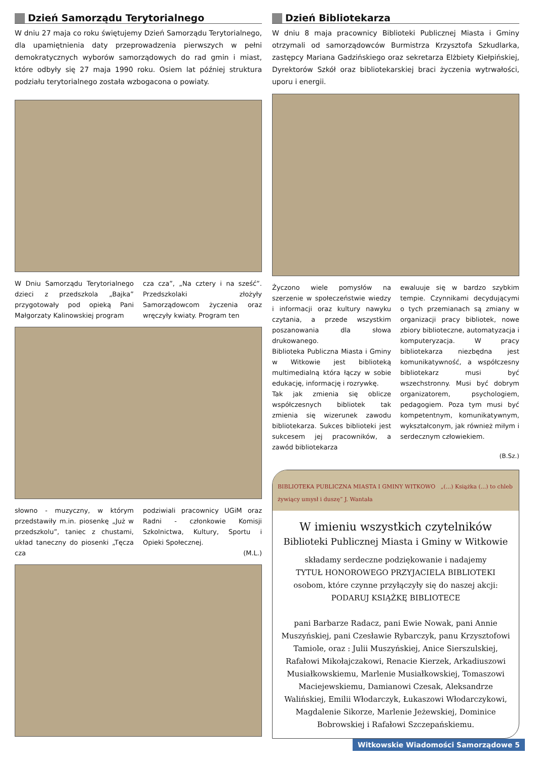Dzień Samorządu Terytorialnego
W dniu 27 maja co roku świętujemy Dzień Samorządu Terytorialnego, dla upamiętnienia daty przeprowadzenia pierwszych w pełni demokratycznych wyborów samorządowych do rad gmin i miast, które odbyły się 27 maja 1990 roku. Osiem lat później struktura podziału terytorialnego została wzbogacona o powiaty.
W Dniu Samorządu Terytorialnego dzieci z przedszkola „Bajka” przygotowały pod opieką Pani Małgorzaty Kalinowskiej program
cza cza”, „Na cztery i na sześć”. Przedszkolaki złożyły Samorządowcom życzenia oraz wręczyły kwiaty. Program ten
słowno - muzyczny, w którym przedstawiły m.in. piosenkę „Już w przedszkolu”, taniec z chustami, układ taneczny do piosenki „Tęcza cza
podziwiali pracownicy UGiM oraz Radni - członkowie Komisji Szkolnictwa, Kultury, Sportu i Opieki Społecznej.
(M.L.)
Dzień Bibliotekarza
W dniu 8 maja pracownicy Biblioteki Publicznej Miasta i Gminy otrzymali od samorządowców Burmistrza Krzysztofa Szkudlarka, zastępcy Mariana Gadzińskiego oraz sekretarza Elżbiety Kiełpińskiej, Dyrektorów Szkół oraz bibliotekarskiej braci życzenia wytrwałości, uporu i energii.
Życzono wiele pomysłów na szerzenie w społeczeństwie wiedzy i informacji oraz kultury nawyku czytania, a przede wszystkim poszanowania dla słowa drukowanego.
Biblioteka Publiczna Miasta i Gminy w Witkowie jest biblioteką multimedialną która łączy w sobie edukację, informację i rozrywkę.
Tak jak zmienia się oblicze współczesnych bibliotek tak zmienia się wizerunek zawodu bibliotekarza. Sukces biblioteki jest sukcesem jej pracowników, a zawód bibliotekarza
ewaluuje się w bardzo szybkim tempie. Czynnikami decydującymi o tych przemianach są zmiany w organizacji pracy bibliotek, nowe zbiory biblioteczne, automatyzacja i komputeryzacja. W pracy bibliotekarza niezbędna jest komunikatywność, a współczesny bibliotekarz musi być wszechstronny. Musi być dobrym organizatorem, psychologiem, pedagogiem. Poza tym musi być kompetentnym, komunikatywnym, wykształconym, jak również miłym i serdecznym człowiekiem.
(B.Sz.)
BIBLIOTEKA PUBLICZNA MIASTA I GMINY WITKOWO „(...) Książka (...) to chleb żywiący umysł i duszę” J. Wantała
W imieniu wszystkich czytelników
Biblioteki Publicznej Miasta i Gminy w Witkowie
składamy serdeczne podziękowanie i nadajemy
TYTUŁ HONOROWEGO PRZYJACIELA BIBLIOTEKI
osobom, które czynne przyłączyły się do naszej akcji:
PODARUJ KSIĄŻKĘ BIBLIOTECE
pani Barbarze Radacz, pani Ewie Nowak, pani Annie Muszyńskiej, pani Czesławie Rybarczyk, panu Krzysztofowi Tamiole, oraz : Julii Muszyńskiej, Anice Sierszulskiej, Rafałowi Mikołajczakowi, Renacie Kierzek, Arkadiuszowi Musiałkowskiemu, Marlenie Musiałkowskiej, Tomaszowi Maciejewskiemu, Damianowi Czesak, Aleksandrze Walińskiej, Emilii Włodarczyk, Łukaszowi Włodarczykowi, Magdalenie Sikorze, Marlenie Jeżewskiej, Dominice Bobrowskiej i Rafałowi Szczepańskiemu.
Witkowskie Wiadomości Samorządowe 5